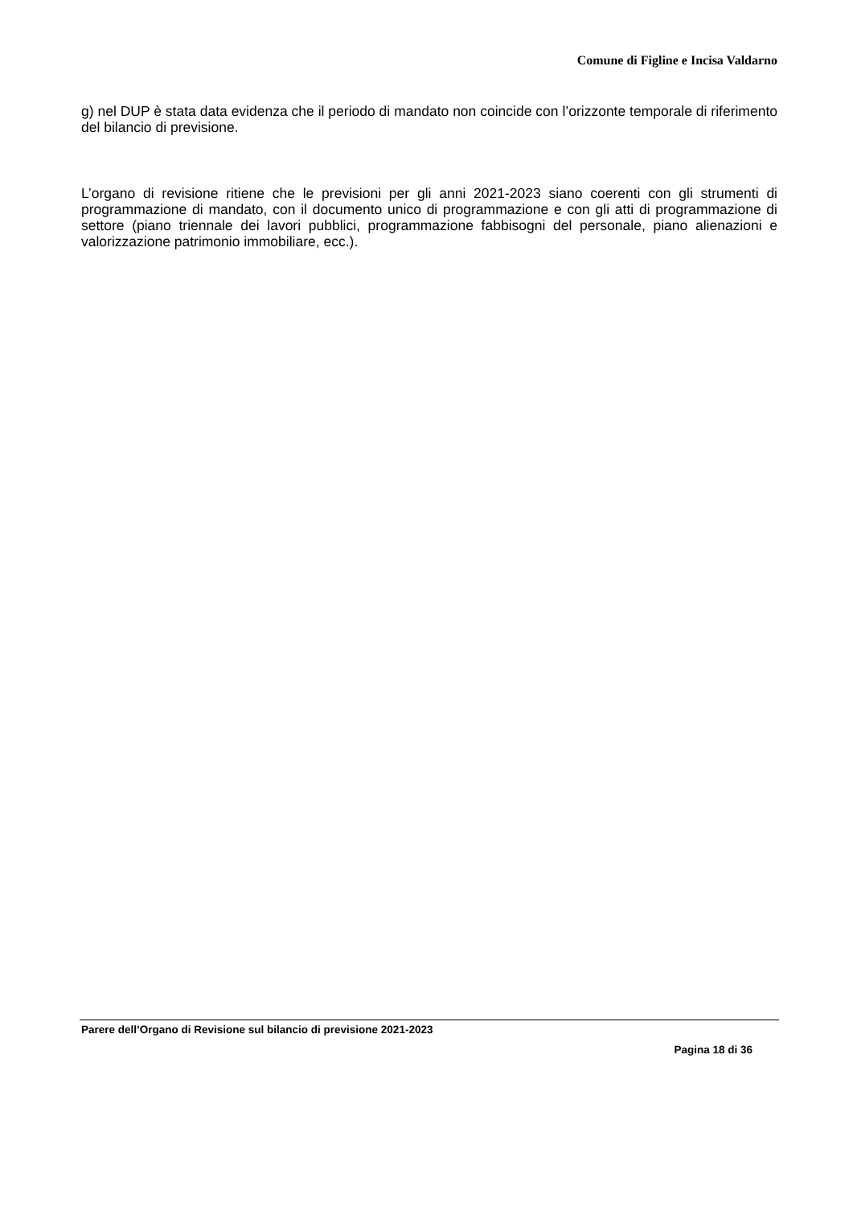Comune di Figline e Incisa Valdarno
g) nel DUP è stata data evidenza che il periodo di mandato non coincide con l’orizzonte temporale di riferimento del bilancio di previsione.
L’organo di revisione ritiene che le previsioni per gli anni 2021-2023 siano coerenti con gli strumenti di programmazione di mandato, con il documento unico di programmazione e con gli atti di programmazione di settore (piano triennale dei lavori pubblici, programmazione fabbisogni del personale, piano alienazioni e valorizzazione patrimonio immobiliare, ecc.).
Parere dell’Organo di Revisione sul bilancio di previsione 2021-2023
Pagina 18 di 36